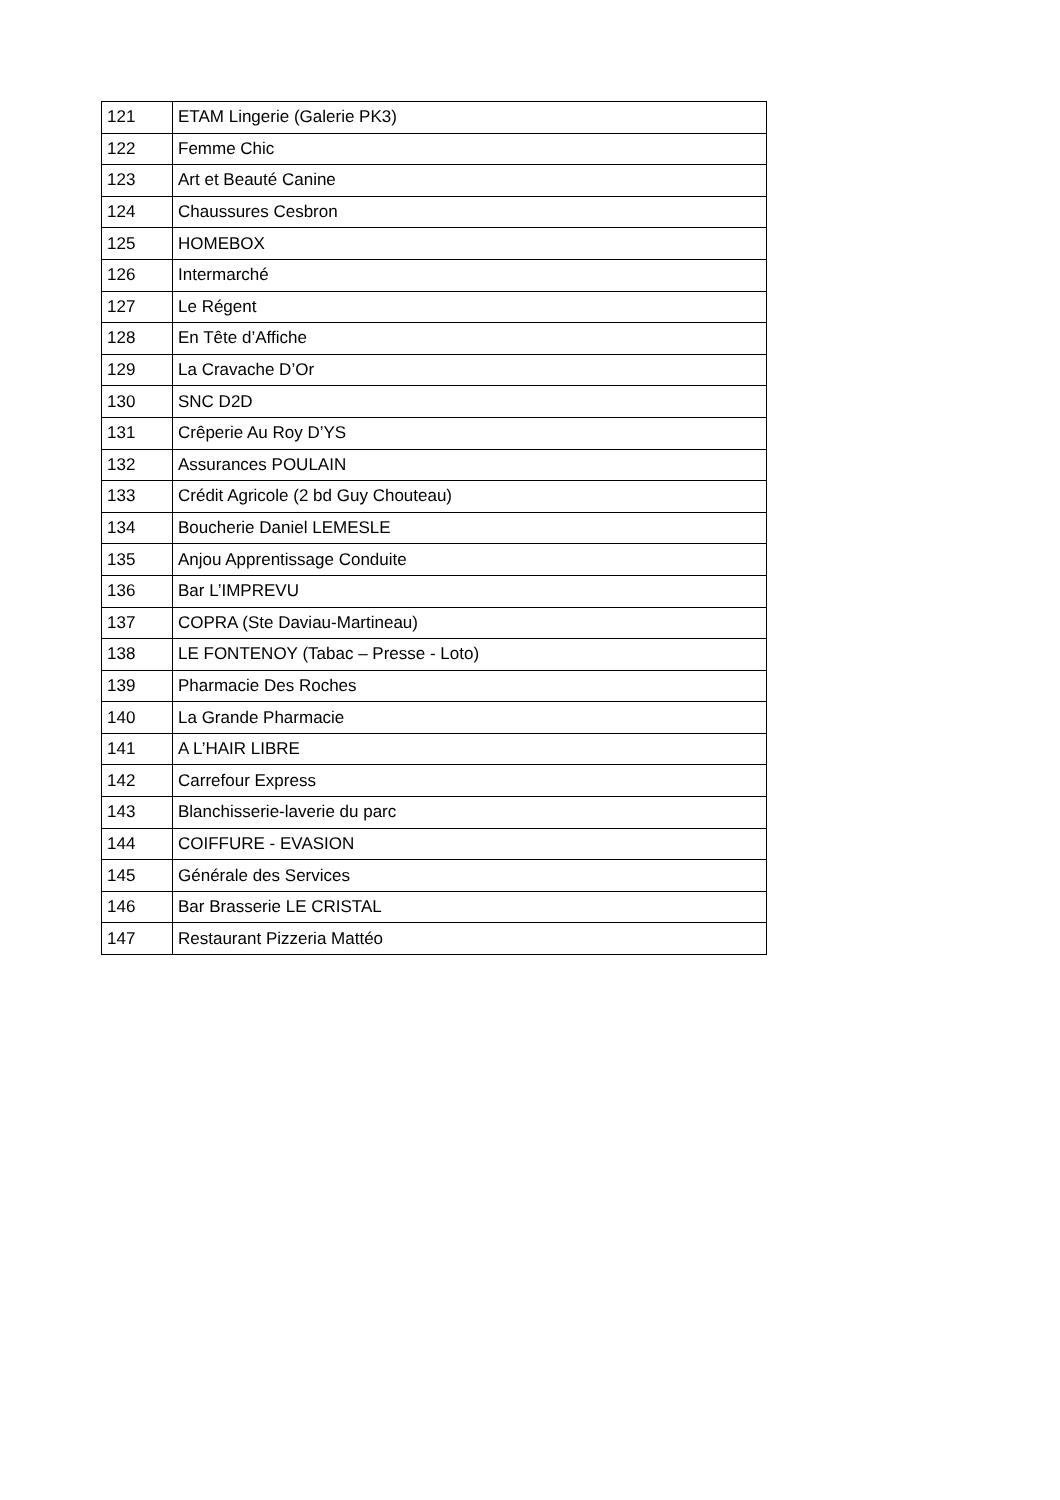| 121 | ETAM Lingerie (Galerie PK3) |
| 122 | Femme Chic |
| 123 | Art et Beauté Canine |
| 124 | Chaussures Cesbron |
| 125 | HOMEBOX |
| 126 | Intermarché |
| 127 | Le Régent |
| 128 | En Tête d’Affiche |
| 129 | La Cravache D’Or |
| 130 | SNC D2D |
| 131 | Crêperie Au Roy D’YS |
| 132 | Assurances POULAIN |
| 133 | Crédit Agricole (2 bd Guy Chouteau) |
| 134 | Boucherie Daniel LEMESLE |
| 135 | Anjou Apprentissage Conduite |
| 136 | Bar L’IMPREVU |
| 137 | COPRA (Ste Daviau-Martineau) |
| 138 | LE FONTENOY (Tabac – Presse - Loto) |
| 139 | Pharmacie Des Roches |
| 140 | La Grande Pharmacie |
| 141 | A L’HAIR LIBRE |
| 142 | Carrefour Express |
| 143 | Blanchisserie-laverie du parc |
| 144 | COIFFURE - EVASION |
| 145 | Générale des Services |
| 146 | Bar Brasserie LE CRISTAL |
| 147 | Restaurant Pizzeria Mattéo |